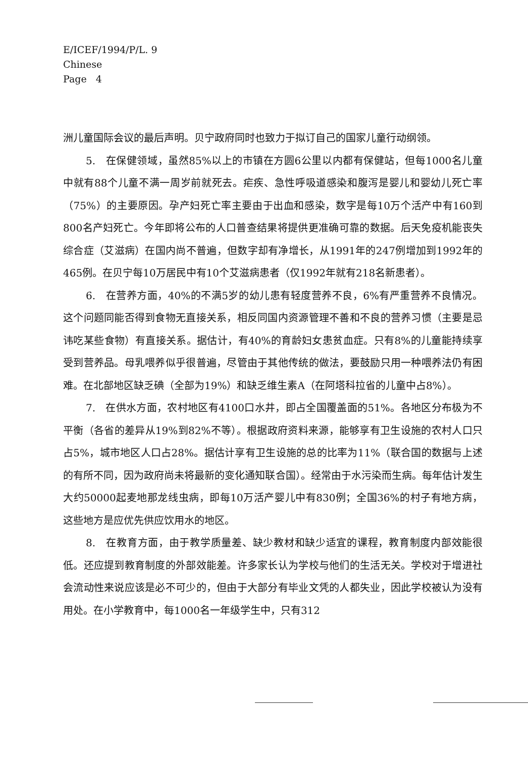E/ICEF/1994/P/L. 9
Chinese
Page 4
洲儿童国际会议的最后声明。贝宁政府同时也致力于拟订自己的国家儿童行动纲领。
5. 在保健领域，虽然85%以上的市镇在方圆6公里以内都有保健站，但每1000名儿童中就有88个儿童不满一周岁前就死去。疟疾、急性呼吸道感染和腹泻是婴儿和婴幼儿死亡率（75%）的主要原因。孕产妇死亡率主要由于出血和感染，数字是每10万个活产中有160到800名产妇死亡。今年即将公布的人口普查结果将提供更准确可靠的数据。后天免疫机能丧失综合症（艾滋病）在国内尚不普遍，但数字却有净增长，从1991年的247例增加到1992年的465例。在贝宁每10万居民中有10个艾滋病患者（仅1992年就有218名新患者）。
6. 在营养方面，40%的不满5岁的幼儿患有轻度营养不良，6%有严重营养不良情况。这个问题同能否得到食物无直接关系，相反同国内资源管理不善和不良的营养习惯（主要是忌讳吃某些食物）有直接关系。据估计，有40%的育龄妇女患贫血症。只有8%的儿童能持续享受到营养品。母乳喂养似乎很普遍，尽管由于其他传统的做法，要鼓励只用一种喂养法仍有困难。在北部地区缺乏碘（全部为19%）和缺乏维生素A（在阿塔科拉省的儿童中占8%）。
7. 在供水方面，农村地区有4100口水井，即占全国覆盖面的51%。各地区分布极为不平衡（各省的差异从19%到82%不等）。根据政府资料来源，能够享有卫生设施的农村人口只占5%，城市地区人口占28%。据估计享有卫生设施的总的比率为11%（联合国的数据与上述的有所不同，因为政府尚未将最新的变化通知联合国）。经常由于水污染而生病。每年估计发生大约50000起麦地那龙线虫病，即每10万活产婴儿中有830例；全国36%的村子有地方病，这些地方是应优先供应饮用水的地区。
8. 在教育方面，由于教学质量差、缺少教材和缺少适宜的课程，教育制度内部效能很低。还应提到教育制度的外部效能差。许多家长认为学校与他们的生活无关。学校对于增进社会流动性来说应该是必不可少的，但由于大部分有毕业文凭的人都失业，因此学校被认为没有用处。在小学教育中，每1000名一年级学生中，只有312